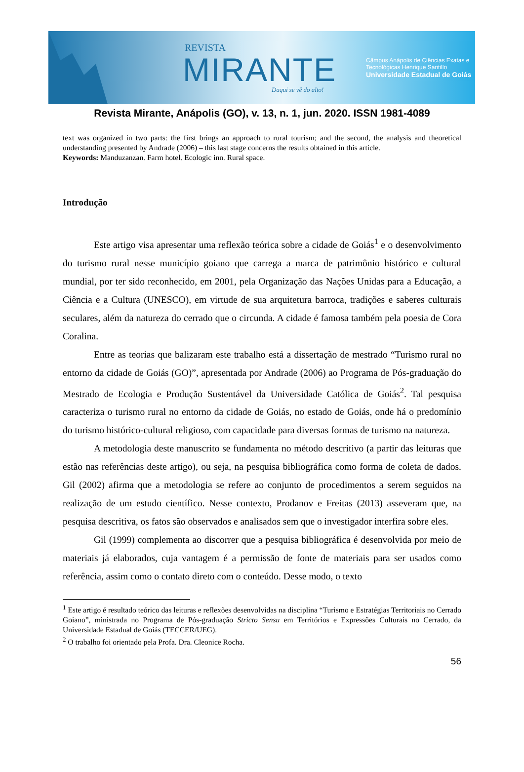REVISTA
MIRANTE
Daqui se vê do alto!
Câmpus Anápolis de Ciências Exatas e Tecnológicas Henrique Santillo
Universidade Estadual de Goiás
Revista Mirante, Anápolis (GO), v. 13, n. 1, jun. 2020. ISSN 1981-4089
text was organized in two parts: the first brings an approach to rural tourism; and the second, the analysis and theoretical understanding presented by Andrade (2006) – this last stage concerns the results obtained in this article.
Keywords: Manduzanzan. Farm hotel. Ecologic inn. Rural space.
Introdução
Este artigo visa apresentar uma reflexão teórica sobre a cidade de Goiás<sup>1</sup> e o desenvolvimento do turismo rural nesse município goiano que carrega a marca de patrimônio histórico e cultural mundial, por ter sido reconhecido, em 2001, pela Organização das Nações Unidas para a Educação, a Ciência e a Cultura (UNESCO), em virtude de sua arquitetura barroca, tradições e saberes culturais seculares, além da natureza do cerrado que o circunda. A cidade é famosa também pela poesia de Cora Coralina.
Entre as teorias que balizaram este trabalho está a dissertação de mestrado “Turismo rural no entorno da cidade de Goiás (GO)”, apresentada por Andrade (2006) ao Programa de Pós-graduação do Mestrado de Ecologia e Produção Sustentável da Universidade Católica de Goiás<sup>2</sup>. Tal pesquisa caracteriza o turismo rural no entorno da cidade de Goiás, no estado de Goiás, onde há o predomínio do turismo histórico-cultural religioso, com capacidade para diversas formas de turismo na natureza.
A metodologia deste manuscrito se fundamenta no método descritivo (a partir das leituras que estão nas referências deste artigo), ou seja, na pesquisa bibliográfica como forma de coleta de dados. Gil (2002) afirma que a metodologia se refere ao conjunto de procedimentos a serem seguidos na realização de um estudo científico. Nesse contexto, Prodanov e Freitas (2013) asseveram que, na pesquisa descritiva, os fatos são observados e analisados sem que o investigador interfira sobre eles.
Gil (1999) complementa ao discorrer que a pesquisa bibliográfica é desenvolvida por meio de materiais já elaborados, cuja vantagem é a permissão de fonte de materiais para ser usados como referência, assim como o contato direto com o conteúdo. Desse modo, o texto
<sup>1</sup> Este artigo é resultado teórico das leituras e reflexões desenvolvidas na disciplina “Turismo e Estratégias Territoriais no Cerrado Goiano”, ministrada no Programa de Pós-graduação Stricto Sensu em Territórios e Expressões Culturais no Cerrado, da Universidade Estadual de Goiás (TECCER/UEG).
<sup>2</sup> O trabalho foi orientado pela Profa. Dra. Cleonice Rocha.
56